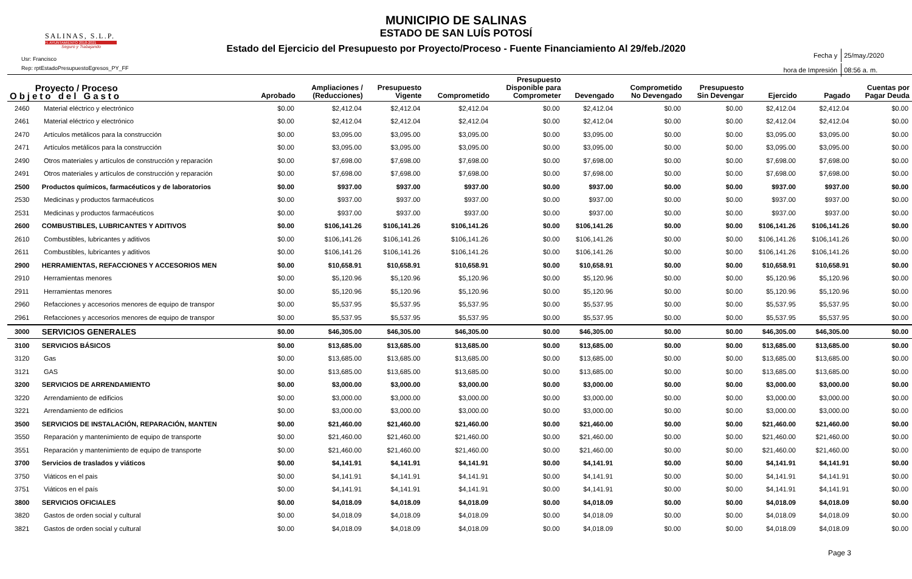SALINAS, S.L.P.
H. AYUNTAMIENTO 2018-2021
Seguro y Trabajando
MUNICIPIO DE SALINAS
ESTADO DE SAN LUÍS POTOSÍ
Estado del Ejercicio del Presupuesto por Proyecto/Proceso - Fuente Financiamiento Al 29/feb./2020
Usr: Francisco
Rep: rptEstadoPresupuestoEgresos_PY_FF
| Fecha y | 25/may./2020 |
| hora de Impresión | 08:56 a. m. |
| Proyecto / Proceso Objeto del Gasto | | Aprobado | Ampliaciones / (Reducciones) | Presupuesto Vigente | Comprometido | Presupuesto Disponible para Comprometer | Devengado | Comprometido No Devengado | Presupuesto Sin Devengar | Ejercido | Pagado | Cuentas por Pagar Deuda |
| --- | --- | --- | --- | --- | --- | --- | --- | --- | --- | --- | --- | --- |
| 2460 | Material eléctrico y electrónico | $0.00 | $2,412.04 | $2,412.04 | $2,412.04 | $0.00 | $2,412.04 | $0.00 | $0.00 | $2,412.04 | $2,412.04 | $0.00 |
| 2461 | Material eléctrico y electrónico | $0.00 | $2,412.04 | $2,412.04 | $2,412.04 | $0.00 | $2,412.04 | $0.00 | $0.00 | $2,412.04 | $2,412.04 | $0.00 |
| 2470 | Artículos metálicos para la construcción | $0.00 | $3,095.00 | $3,095.00 | $3,095.00 | $0.00 | $3,095.00 | $0.00 | $0.00 | $3,095.00 | $3,095.00 | $0.00 |
| 2471 | Artículos metálicos para la construcción | $0.00 | $3,095.00 | $3,095.00 | $3,095.00 | $0.00 | $3,095.00 | $0.00 | $0.00 | $3,095.00 | $3,095.00 | $0.00 |
| 2490 | Otros materiales y artículos de construcción y reparación | $0.00 | $7,698.00 | $7,698.00 | $7,698.00 | $0.00 | $7,698.00 | $0.00 | $0.00 | $7,698.00 | $7,698.00 | $0.00 |
| 2491 | Otros materiales y artículos de construcción y reparación | $0.00 | $7,698.00 | $7,698.00 | $7,698.00 | $0.00 | $7,698.00 | $0.00 | $0.00 | $7,698.00 | $7,698.00 | $0.00 |
| 2500 | Productos químicos, farmacéuticos y de laboratorios | $0.00 | $937.00 | $937.00 | $937.00 | $0.00 | $937.00 | $0.00 | $0.00 | $937.00 | $937.00 | $0.00 |
| 2530 | Medicinas y productos farmacéuticos | $0.00 | $937.00 | $937.00 | $937.00 | $0.00 | $937.00 | $0.00 | $0.00 | $937.00 | $937.00 | $0.00 |
| 2531 | Medicinas y productos farmacéuticos | $0.00 | $937.00 | $937.00 | $937.00 | $0.00 | $937.00 | $0.00 | $0.00 | $937.00 | $937.00 | $0.00 |
| 2600 | COMBUSTIBLES, LUBRICANTES Y ADITIVOS | $0.00 | $106,141.26 | $106,141.26 | $106,141.26 | $0.00 | $106,141.26 | $0.00 | $0.00 | $106,141.26 | $106,141.26 | $0.00 |
| 2610 | Combustibles, lubricantes y aditivos | $0.00 | $106,141.26 | $106,141.26 | $106,141.26 | $0.00 | $106,141.26 | $0.00 | $0.00 | $106,141.26 | $106,141.26 | $0.00 |
| 2611 | Combustibles, lubricantes y aditivos | $0.00 | $106,141.26 | $106,141.26 | $106,141.26 | $0.00 | $106,141.26 | $0.00 | $0.00 | $106,141.26 | $106,141.26 | $0.00 |
| 2900 | HERRAMIENTAS, REFACCIONES Y ACCESORIOS MEN | $0.00 | $10,658.91 | $10,658.91 | $10,658.91 | $0.00 | $10,658.91 | $0.00 | $0.00 | $10,658.91 | $10,658.91 | $0.00 |
| 2910 | Herramientas menores | $0.00 | $5,120.96 | $5,120.96 | $5,120.96 | $0.00 | $5,120.96 | $0.00 | $0.00 | $5,120.96 | $5,120.96 | $0.00 |
| 2911 | Herramientas menores | $0.00 | $5,120.96 | $5,120.96 | $5,120.96 | $0.00 | $5,120.96 | $0.00 | $0.00 | $5,120.96 | $5,120.96 | $0.00 |
| 2960 | Refacciones y accesorios menores de equipo de transpor | $0.00 | $5,537.95 | $5,537.95 | $5,537.95 | $0.00 | $5,537.95 | $0.00 | $0.00 | $5,537.95 | $5,537.95 | $0.00 |
| 2961 | Refacciones y accesorios menores de equipo de transpor | $0.00 | $5,537.95 | $5,537.95 | $5,537.95 | $0.00 | $5,537.95 | $0.00 | $0.00 | $5,537.95 | $5,537.95 | $0.00 |
| 3000 | SERVICIOS GENERALES | $0.00 | $46,305.00 | $46,305.00 | $46,305.00 | $0.00 | $46,305.00 | $0.00 | $0.00 | $46,305.00 | $46,305.00 | $0.00 |
| 3100 | SERVICIOS BÁSICOS | $0.00 | $13,685.00 | $13,685.00 | $13,685.00 | $0.00 | $13,685.00 | $0.00 | $0.00 | $13,685.00 | $13,685.00 | $0.00 |
| 3120 | Gas | $0.00 | $13,685.00 | $13,685.00 | $13,685.00 | $0.00 | $13,685.00 | $0.00 | $0.00 | $13,685.00 | $13,685.00 | $0.00 |
| 3121 | GAS | $0.00 | $13,685.00 | $13,685.00 | $13,685.00 | $0.00 | $13,685.00 | $0.00 | $0.00 | $13,685.00 | $13,685.00 | $0.00 |
| 3200 | SERVICIOS DE ARRENDAMIENTO | $0.00 | $3,000.00 | $3,000.00 | $3,000.00 | $0.00 | $3,000.00 | $0.00 | $0.00 | $3,000.00 | $3,000.00 | $0.00 |
| 3220 | Arrendamiento de edificios | $0.00 | $3,000.00 | $3,000.00 | $3,000.00 | $0.00 | $3,000.00 | $0.00 | $0.00 | $3,000.00 | $3,000.00 | $0.00 |
| 3221 | Arrendamiento de edificios | $0.00 | $3,000.00 | $3,000.00 | $3,000.00 | $0.00 | $3,000.00 | $0.00 | $0.00 | $3,000.00 | $3,000.00 | $0.00 |
| 3500 | SERVICIOS DE INSTALACIÓN, REPARACIÓN, MANTEN | $0.00 | $21,460.00 | $21,460.00 | $21,460.00 | $0.00 | $21,460.00 | $0.00 | $0.00 | $21,460.00 | $21,460.00 | $0.00 |
| 3550 | Reparación y mantenimiento de equipo de transporte | $0.00 | $21,460.00 | $21,460.00 | $21,460.00 | $0.00 | $21,460.00 | $0.00 | $0.00 | $21,460.00 | $21,460.00 | $0.00 |
| 3551 | Reparación y mantenimiento de equipo de transporte | $0.00 | $21,460.00 | $21,460.00 | $21,460.00 | $0.00 | $21,460.00 | $0.00 | $0.00 | $21,460.00 | $21,460.00 | $0.00 |
| 3700 | Servicios de traslados y viáticos | $0.00 | $4,141.91 | $4,141.91 | $4,141.91 | $0.00 | $4,141.91 | $0.00 | $0.00 | $4,141.91 | $4,141.91 | $0.00 |
| 3750 | Viáticos en el pais | $0.00 | $4,141.91 | $4,141.91 | $4,141.91 | $0.00 | $4,141.91 | $0.00 | $0.00 | $4,141.91 | $4,141.91 | $0.00 |
| 3751 | Viáticos en el país | $0.00 | $4,141.91 | $4,141.91 | $4,141.91 | $0.00 | $4,141.91 | $0.00 | $0.00 | $4,141.91 | $4,141.91 | $0.00 |
| 3800 | SERVICIOS OFICIALES | $0.00 | $4,018.09 | $4,018.09 | $4,018.09 | $0.00 | $4,018.09 | $0.00 | $0.00 | $4,018.09 | $4,018.09 | $0.00 |
| 3820 | Gastos de orden social y cultural | $0.00 | $4,018.09 | $4,018.09 | $4,018.09 | $0.00 | $4,018.09 | $0.00 | $0.00 | $4,018.09 | $4,018.09 | $0.00 |
| 3821 | Gastos de orden social y cultural | $0.00 | $4,018.09 | $4,018.09 | $4,018.09 | $0.00 | $4,018.09 | $0.00 | $0.00 | $4,018.09 | $4,018.09 | $0.00 |
Page 3